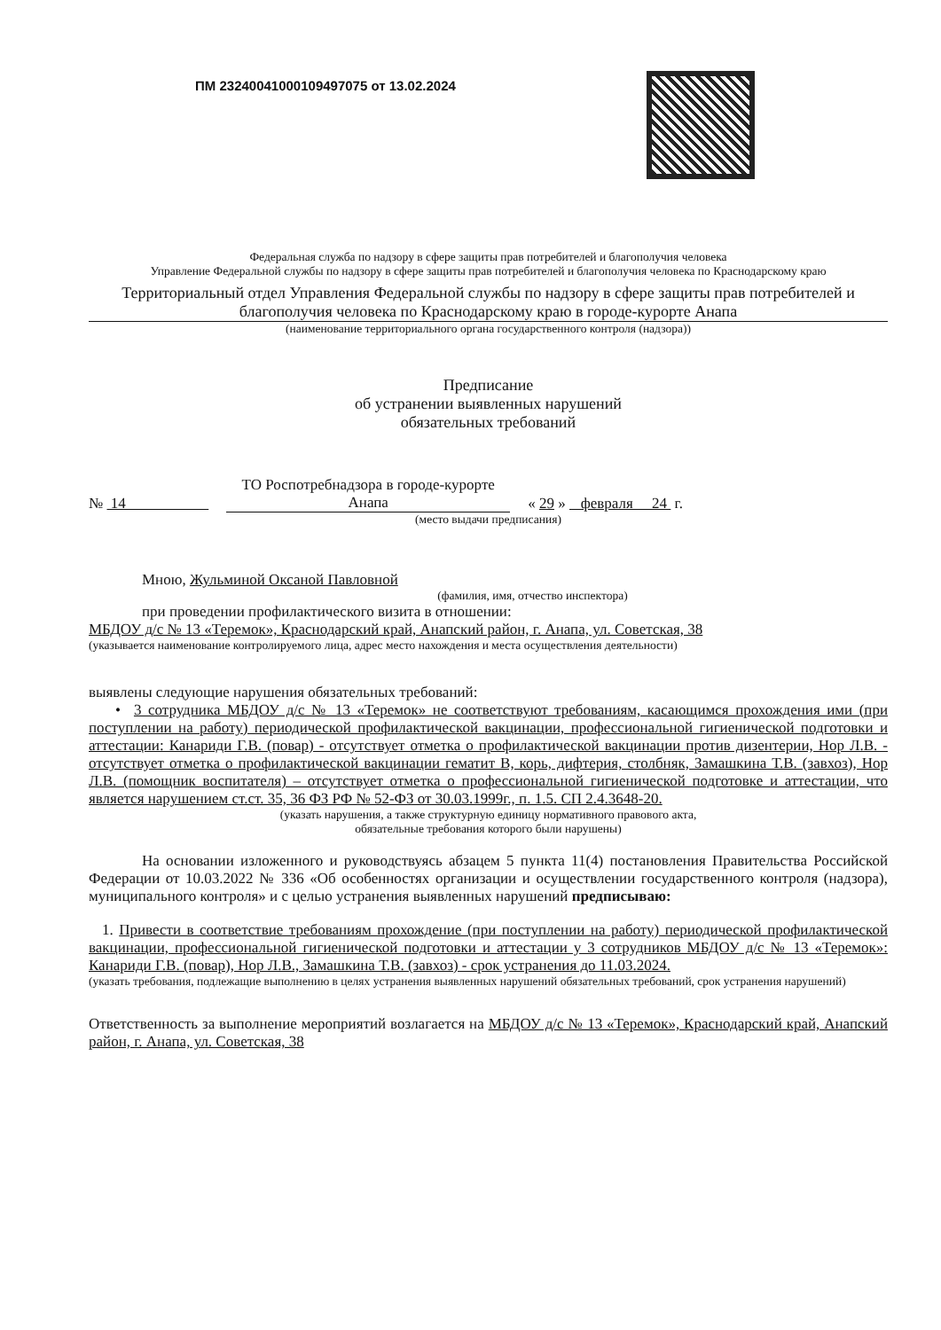ПМ 23240041000109497075 от 13.02.2024
Федеральная служба по надзору в сфере защиты прав потребителей и благополучия человека
Управление Федеральной службы по надзору в сфере защиты прав потребителей и благополучия человека по Краснодарскому краю
Территориальный отдел Управления Федеральной службы по надзору в сфере защиты прав потребителей и благополучия человека по Краснодарскому краю в городе-курорте Анапа
(наименование территориального органа государственного контроля (надзора))
Предписание
об устранении выявленных нарушений
обязательных требований
№ 14 ТО Роспотребнадзора в городе-курорте Анапа « 29 » февраля 24 г.
(место выдачи предписания)
Мною, Жульминой Оксаной Павловной
(фамилия, имя, отчество инспектора)
при проведении профилактического визита в отношении:
МБДОУ д/с № 13 «Теремок», Краснодарский край, Анапский район, г. Анапа, ул. Советская, 38
(указывается наименование контролируемого лица, адрес место нахождения и места осуществления деятельности)
выявлены следующие нарушения обязательных требований:
• 3 сотрудника МБДОУ д/с № 13 «Теремок» не соответствуют требованиям, касающимся прохождения ими (при поступлении на работу) периодической профилактической вакцинации, профессиональной гигиенической подготовки и аттестации: Канариди Г.В. (повар) - отсутствует отметка о профилактической вакцинации против дизентерии, Нор Л.В. - отсутствует отметка о профилактической вакцинации гематит В, корь, дифтерия, столбняк, Замашкина Т.В. (завхоз), Нор Л.В. (помощник воспитателя) – отсутствует отметка о профессиональной гигиенической подготовке и аттестации, что является нарушением ст.ст. 35, 36 ФЗ РФ № 52-ФЗ от 30.03.1999г., п. 1.5. СП 2.4.3648-20.
(указать нарушения, а также структурную единицу нормативного правового акта,
обязательные требования которого были нарушены)
На основании изложенного и руководствуясь абзацем 5 пункта 11(4) постановления Правительства Российской Федерации от 10.03.2022 № 336 «Об особенностях организации и осуществлении государственного контроля (надзора), муниципального контроля» и с целью устранения выявленных нарушений предписываю:
1. Привести в соответствие требованиям прохождение (при поступлении на работу) периодической профилактической вакцинации, профессиональной гигиенической подготовки и аттестации у 3 сотрудников МБДОУ д/с № 13 «Теремок»: Канариди Г.В. (повар), Нор Л.В., Замашкина Т.В. (завхоз) - срок устранения до 11.03.2024.
(указать требования, подлежащие выполнению в целях устранения выявленных нарушений обязательных требований, срок устранения нарушений)
Ответственность за выполнение мероприятий возлагается на МБДОУ д/с № 13 «Теремок», Краснодарский край, Анапский район, г. Анапа, ул. Советская, 38